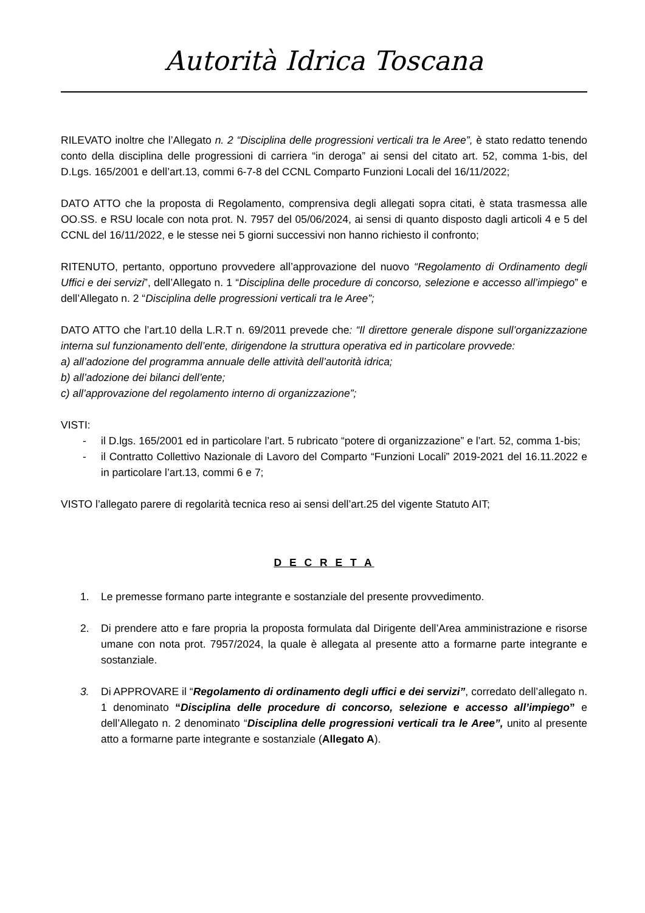Autorità Idrica Toscana
RILEVATO inoltre che l’Allegato n. 2 “Disciplina delle progressioni verticali tra le Aree”, è stato redatto tenendo conto della disciplina delle progressioni di carriera “in deroga” ai sensi del citato art. 52, comma 1-bis, del D.Lgs. 165/2001 e dell’art.13, commi 6-7-8 del CCNL Comparto Funzioni Locali del 16/11/2022;
DATO ATTO che la proposta di Regolamento, comprensiva degli allegati sopra citati, è stata trasmessa alle OO.SS. e RSU locale con nota prot. N. 7957 del 05/06/2024, ai sensi di quanto disposto dagli articoli 4 e 5 del CCNL del 16/11/2022, e le stesse nei 5 giorni successivi non hanno richiesto il confronto;
RITENUTO, pertanto, opportuno provvedere all’approvazione del nuovo “Regolamento di Ordinamento degli Uffici e dei servizi”, dell’Allegato n. 1 “Disciplina delle procedure di concorso, selezione e accesso all’impiego” e dell’Allegato n. 2 “Disciplina delle progressioni verticali tra le Aree”;
DATO ATTO che l’art.10 della L.R.T n. 69/2011 prevede che: “Il direttore generale dispone sull’organizzazione interna sul funzionamento dell’ente, dirigendone la struttura operativa ed in particolare provvede:
a) all’adozione del programma annuale delle attività dell’autorità idrica;
b) all’adozione dei bilanci dell’ente;
c) all’approvazione del regolamento interno di organizzazione”;
VISTI:
- il D.lgs. 165/2001 ed in particolare l’art. 5 rubricato “potere di organizzazione” e l’art. 52, comma 1-bis;
- il Contratto Collettivo Nazionale di Lavoro del Comparto “Funzioni Locali” 2019-2021 del 16.11.2022 e in particolare l’art.13, commi 6 e 7;
VISTO l’allegato parere di regolarità tecnica reso ai sensi dell’art.25 del vigente Statuto AIT;
D E C R E T A
1. Le premesse formano parte integrante e sostanziale del presente provvedimento.
2. Di prendere atto e fare propria la proposta formulata dal Dirigente dell’Area amministrazione e risorse umane con nota prot. 7957/2024, la quale è allegata al presente atto a formarne parte integrante e sostanziale.
3. Di APPROVARE il “Regolamento di ordinamento degli uffici e dei servizi”, corredato dell’allegato n. 1 denominato “Disciplina delle procedure di concorso, selezione e accesso all’impiego” e dell’Allegato n. 2 denominato “Disciplina delle progressioni verticali tra le Aree”, unito al presente atto a formarne parte integrante e sostanziale (Allegato A).